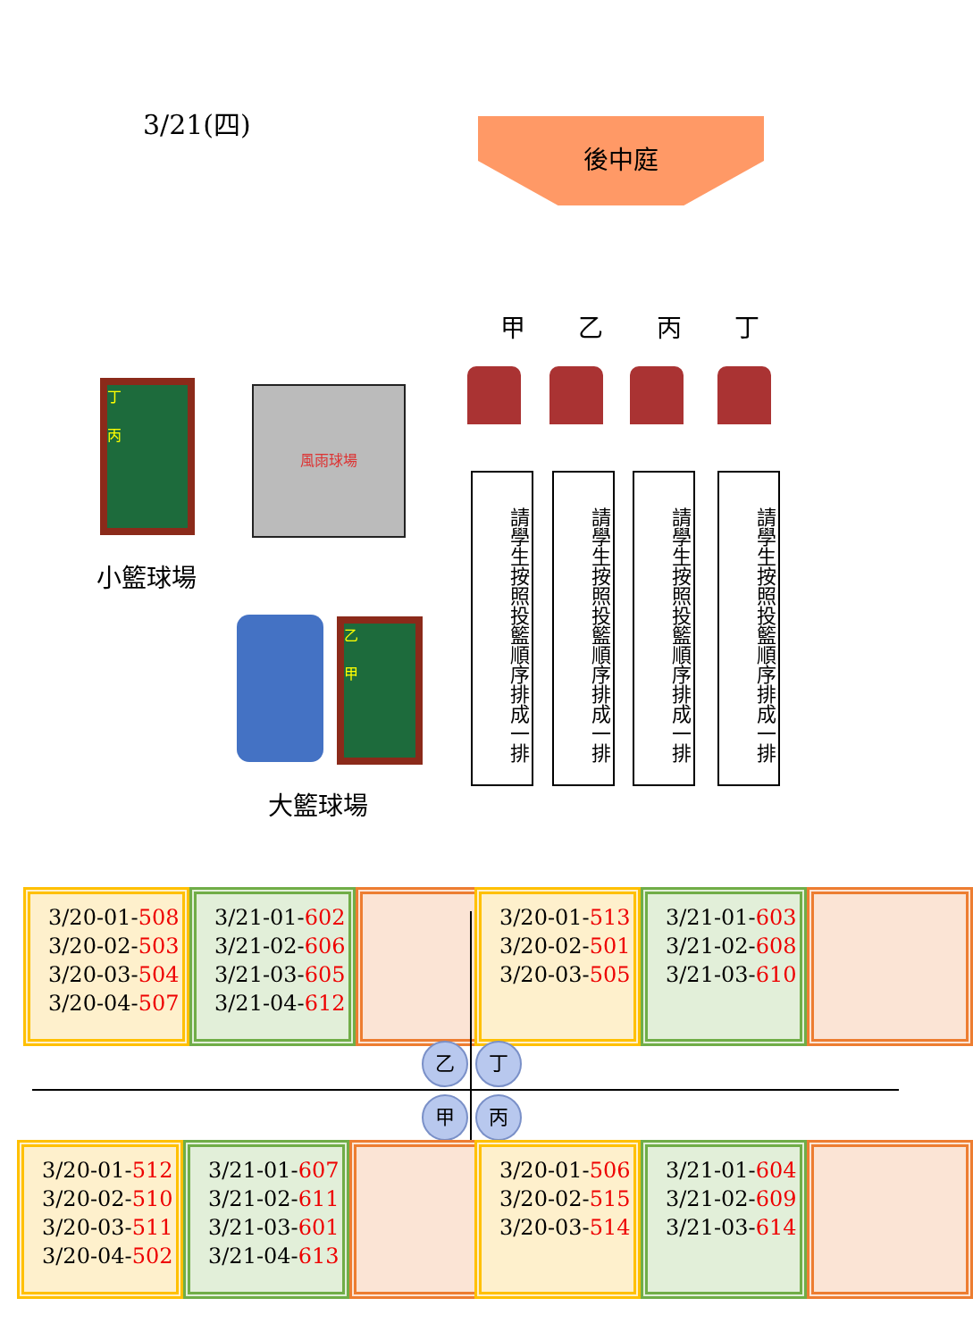3/21(四) 後中庭
甲乙丙丁
請學生按照投籃順序排成一排
請學生按照投籃順序排成一排
請學生按照投籃順序排成一排
請學生按照投籃順序排成一排
丁
丙
風雨球場
小籃球場
乙
甲
大籃球場
3/20-01-508
3/20-02-503
3/20-03-504
3/20-04-507
3/21-01-602
3/21-02-606
3/21-03-605
3/21-04-612
3/20-01-513
3/20-02-501
3/20-03-505
3/21-01-603
3/21-02-608
3/21-03-610
乙 丁
甲 丙
3/20-01-512
3/20-02-510
3/20-03-511
3/20-04-502
3/21-01-607
3/21-02-611
3/21-03-601
3/21-04-613
3/20-01-506
3/20-02-515
3/20-03-514
3/21-01-604
3/21-02-609
3/21-03-614